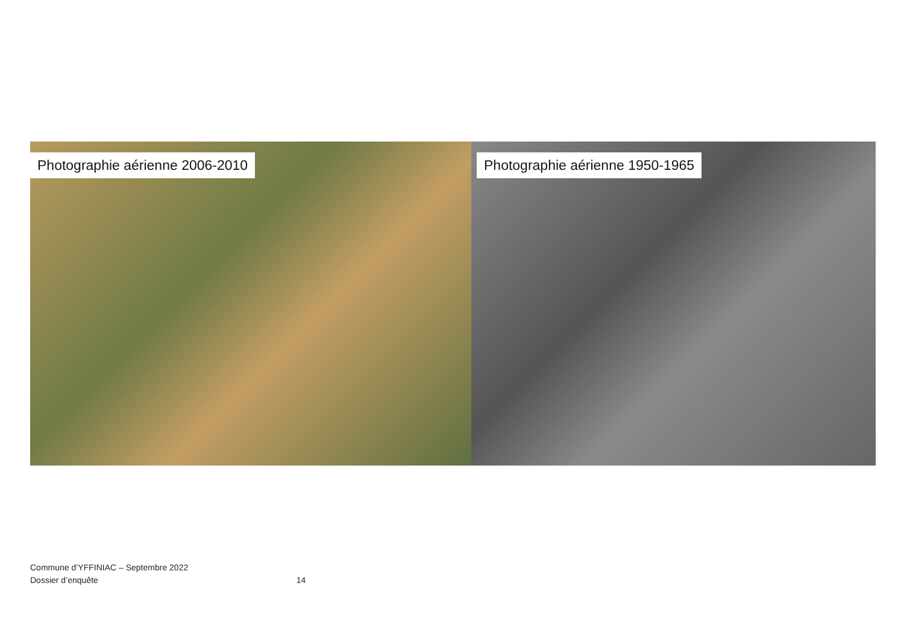Photographie aérienne 2006-2010
Photographie aérienne 1950-1965
Commune d’YFFINIAC – Septembre 2022
Dossier d’enquête 14